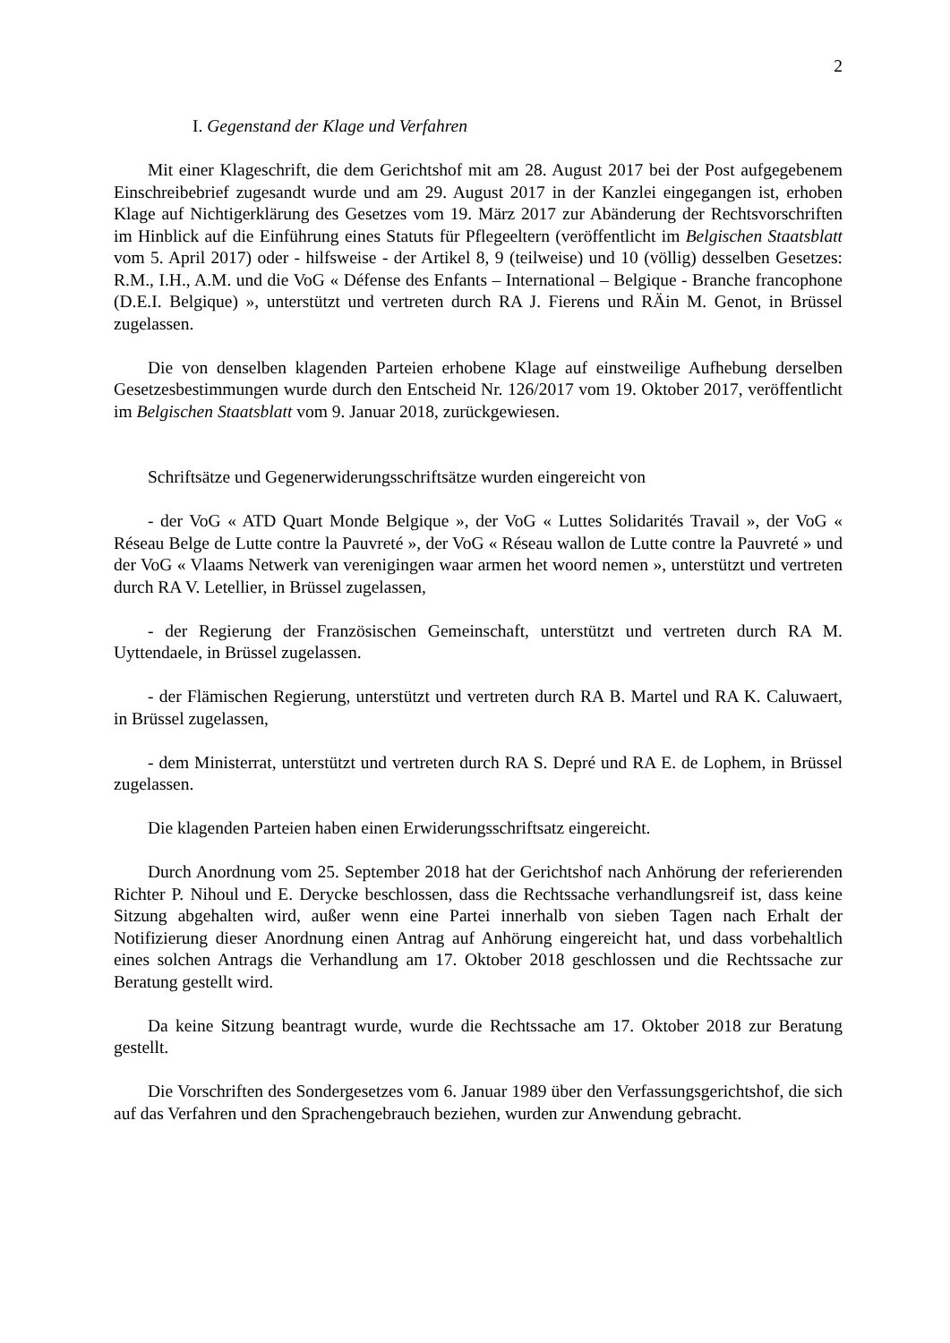2
I. Gegenstand der Klage und Verfahren
Mit einer Klageschrift, die dem Gerichtshof mit am 28. August 2017 bei der Post aufgegebenem Einschreibebrief zugesandt wurde und am 29. August 2017 in der Kanzlei eingegangen ist, erhoben Klage auf Nichtigerklärung des Gesetzes vom 19. März 2017 zur Abänderung der Rechtsvorschriften im Hinblick auf die Einführung eines Statuts für Pflegeeltern (veröffentlicht im Belgischen Staatsblatt vom 5. April 2017) oder - hilfsweise - der Artikel 8, 9 (teilweise) und 10 (völlig) desselben Gesetzes: R.M., I.H., A.M. und die VoG « Défense des Enfants – International – Belgique - Branche francophone (D.E.I. Belgique) », unterstützt und vertreten durch RA J. Fierens und RÄin M. Genot, in Brüssel zugelassen.
Die von denselben klagenden Parteien erhobene Klage auf einstweilige Aufhebung derselben Gesetzesbestimmungen wurde durch den Entscheid Nr. 126/2017 vom 19. Oktober 2017, veröffentlicht im Belgischen Staatsblatt vom 9. Januar 2018, zurückgewiesen.
Schriftsätze und Gegenerwiderungsschriftsätze wurden eingereicht von
- der VoG « ATD Quart Monde Belgique », der VoG « Luttes Solidarités Travail », der VoG « Réseau Belge de Lutte contre la Pauvreté », der VoG « Réseau wallon de Lutte contre la Pauvreté » und der VoG « Vlaams Netwerk van verenigingen waar armen het woord nemen », unterstützt und vertreten durch RA V. Letellier, in Brüssel zugelassen,
- der Regierung der Französischen Gemeinschaft, unterstützt und vertreten durch RA M. Uyttendaele, in Brüssel zugelassen.
- der Flämischen Regierung, unterstützt und vertreten durch RA B. Martel und RA K. Caluwaert, in Brüssel zugelassen,
- dem Ministerrat, unterstützt und vertreten durch RA S. Depré und RA E. de Lophem, in Brüssel zugelassen.
Die klagenden Parteien haben einen Erwiderungsschriftsatz eingereicht.
Durch Anordnung vom 25. September 2018 hat der Gerichtshof nach Anhörung der referierenden Richter P. Nihoul und E. Derycke beschlossen, dass die Rechtssache verhandlungsreif ist, dass keine Sitzung abgehalten wird, außer wenn eine Partei innerhalb von sieben Tagen nach Erhalt der Notifizierung dieser Anordnung einen Antrag auf Anhörung eingereicht hat, und dass vorbehaltlich eines solchen Antrags die Verhandlung am 17. Oktober 2018 geschlossen und die Rechtssache zur Beratung gestellt wird.
Da keine Sitzung beantragt wurde, wurde die Rechtssache am 17. Oktober 2018 zur Beratung gestellt.
Die Vorschriften des Sondergesetzes vom 6. Januar 1989 über den Verfassungsgerichtshof, die sich auf das Verfahren und den Sprachengebrauch beziehen, wurden zur Anwendung gebracht.